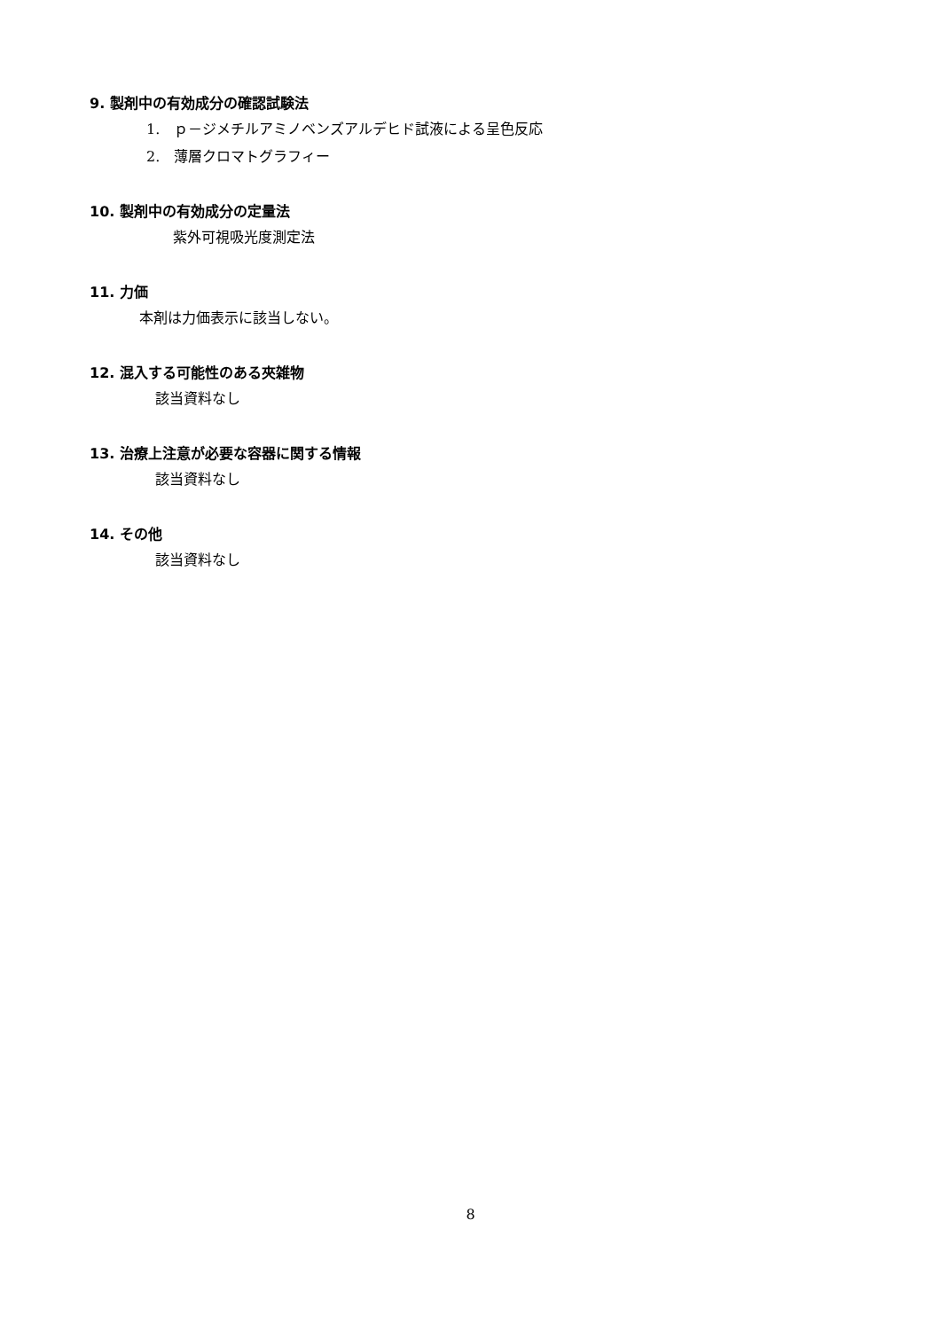9. 製剤中の有効成分の確認試験法
1.　ｐ－ジメチルアミノベンズアルデヒド試液による呈色反応
2.　薄層クロマトグラフィー
10. 製剤中の有効成分の定量法
紫外可視吸光度測定法
11. 力価
本剤は力価表示に該当しない。
12. 混入する可能性のある夾雑物
該当資料なし
13. 治療上注意が必要な容器に関する情報
該当資料なし
14. その他
該当資料なし
8